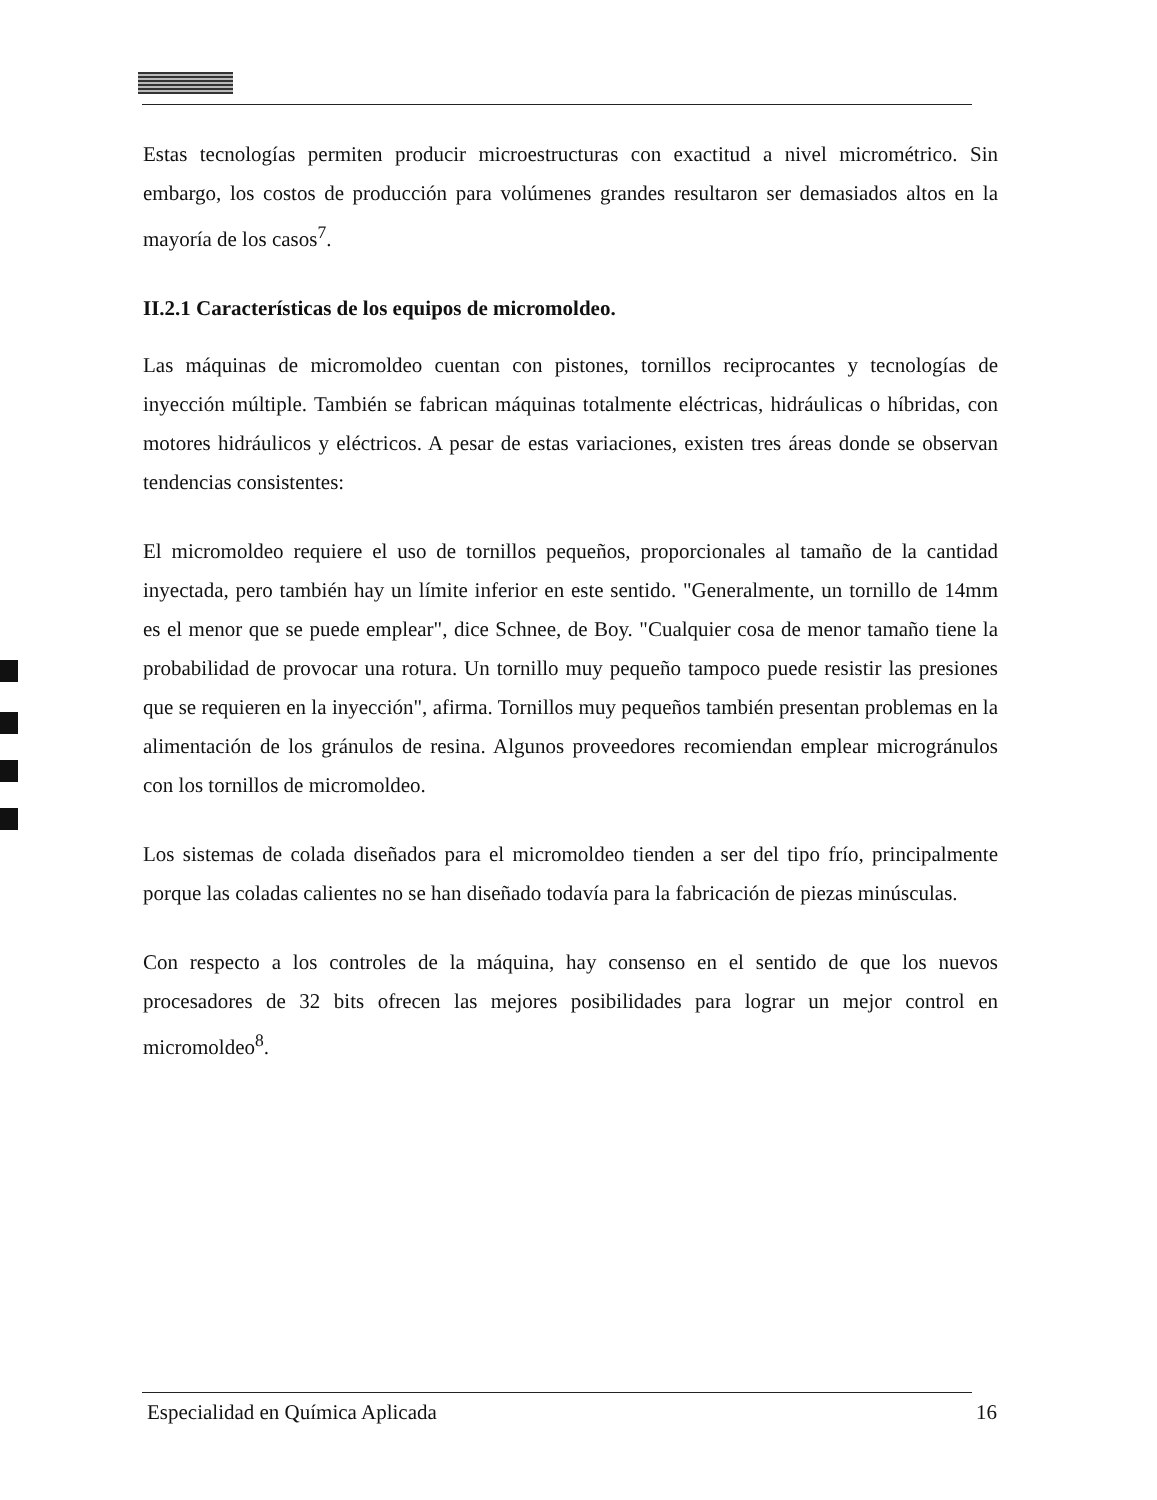Estas tecnologías permiten producir microestructuras con exactitud a nivel micrométrico. Sin embargo, los costos de producción para volúmenes grandes resultaron ser demasiados altos en la mayoría de los casos<sup>7</sup>.
II.2.1 Características de los equipos de micromoldeo.
Las máquinas de micromoldeo cuentan con pistones, tornillos reciprocantes y tecnologías de inyección múltiple. También se fabrican máquinas totalmente eléctricas, hidráulicas o híbridas, con motores hidráulicos y eléctricos. A pesar de estas variaciones, existen tres áreas donde se observan tendencias consistentes:
El micromoldeo requiere el uso de tornillos pequeños, proporcionales al tamaño de la cantidad inyectada, pero también hay un límite inferior en este sentido. "Generalmente, un tornillo de 14mm es el menor que se puede emplear", dice Schnee, de Boy. "Cualquier cosa de menor tamaño tiene la probabilidad de provocar una rotura. Un tornillo muy pequeño tampoco puede resistir las presiones que se requieren en la inyección", afirma. Tornillos muy pequeños también presentan problemas en la alimentación de los gránulos de resina. Algunos proveedores recomiendan emplear microgránulos con los tornillos de micromoldeo.
Los sistemas de colada diseñados para el micromoldeo tienden a ser del tipo frío, principalmente porque las coladas calientes no se han diseñado todavía para la fabricación de piezas minúsculas.
Con respecto a los controles de la máquina, hay consenso en el sentido de que los nuevos procesadores de 32 bits ofrecen las mejores posibilidades para lograr un mejor control en micromoldeo<sup>8</sup>.
Especialidad en Química Aplicada 16